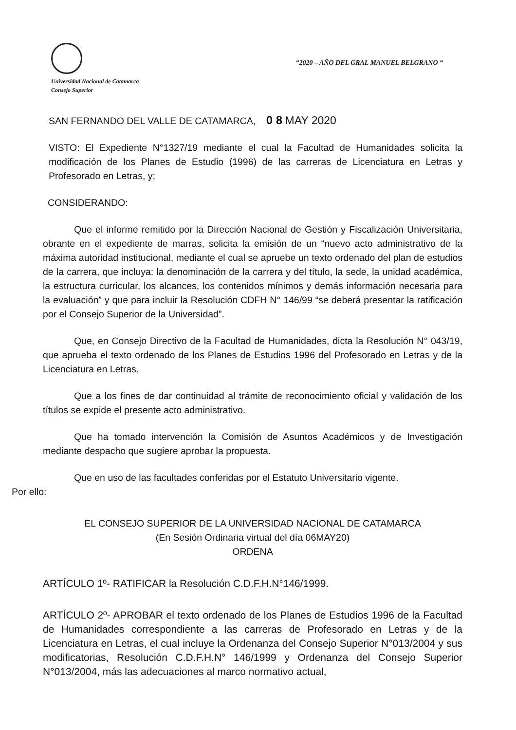Universidad Nacional de Catamarca
Consejo Superior
“2020 – AÑO DEL GRAL MANUEL BELGRANO “
SAN FERNANDO DEL VALLE DE CATAMARCA, 0 8 MAY 2020
VISTO: El Expediente N°1327/19 mediante el cual la Facultad de Humanidades solicita la modificación de los Planes de Estudio (1996) de las carreras de Licenciatura en Letras y Profesorado en Letras, y;
CONSIDERANDO:
Que el informe remitido por la Dirección Nacional de Gestión y Fiscalización Universitaria, obrante en el expediente de marras, solicita la emisión de un “nuevo acto administrativo de la máxima autoridad institucional, mediante el cual se apruebe un texto ordenado del plan de estudios de la carrera, que incluya: la denominación de la carrera y del título, la sede, la unidad académica, la estructura curricular, los alcances, los contenidos mínimos y demás información necesaria para la evaluación” y que para incluir la Resolución CDFH N° 146/99 “se deberá presentar la ratificación por el Consejo Superior de la Universidad”.
Que, en Consejo Directivo de la Facultad de Humanidades, dicta la Resolución N° 043/19, que aprueba el texto ordenado de los Planes de Estudios 1996 del Profesorado en Letras y de la Licenciatura en Letras.
Que a los fines de dar continuidad al trámite de reconocimiento oficial y validación de los títulos se expide el presente acto administrativo.
Que ha tomado intervención la Comisión de Asuntos Académicos y de Investigación mediante despacho que sugiere aprobar la propuesta.
Que en uso de las facultades conferidas por el Estatuto Universitario vigente.
Por ello:
EL CONSEJO SUPERIOR DE LA UNIVERSIDAD NACIONAL DE CATAMARCA
(En Sesión Ordinaria virtual del día 06MAY20)
ORDENA
ARTÍCULO 1º- RATIFICAR la Resolución C.D.F.H.N°146/1999.
ARTÍCULO 2º- APROBAR el texto ordenado de los Planes de Estudios 1996 de la Facultad de Humanidades correspondiente a las carreras de Profesorado en Letras y de la Licenciatura en Letras, el cual incluye la Ordenanza del Consejo Superior N°013/2004 y sus modificatorias, Resolución C.D.F.H.N° 146/1999 y Ordenanza del Consejo Superior N°013/2004, más las adecuaciones al marco normativo actual,